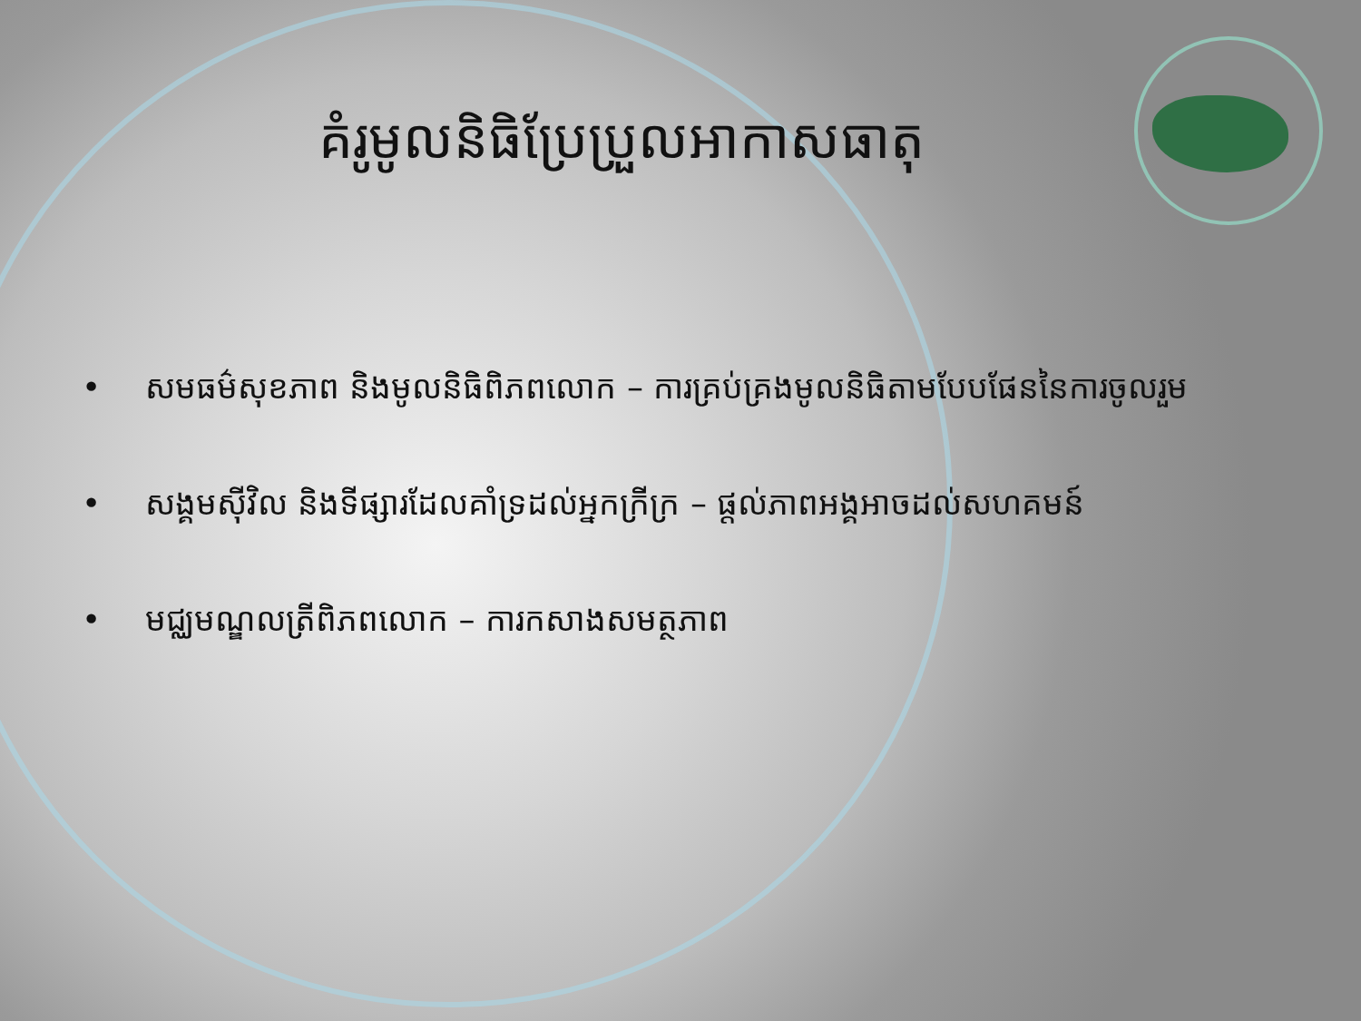គំរូមូលនិធិប្រែប្រួលអាកាសធាតុ
• សមធម៌សុខភាព និងមូលនិធិពិភពលោក – ការគ្រប់គ្រងមូលនិធិតាមបែបផែននៃការចូលរួម
• សង្គមស៊ីវិល និងទីផ្សារដែលគាំទ្រដល់អ្នកក្រីក្រ – ផ្ដល់ភាពអង្គអាចដល់សហគមន៍
• មជ្ឈមណ្ឌលត្រីពិភពលោក – ការកសាងសមត្ថភាព